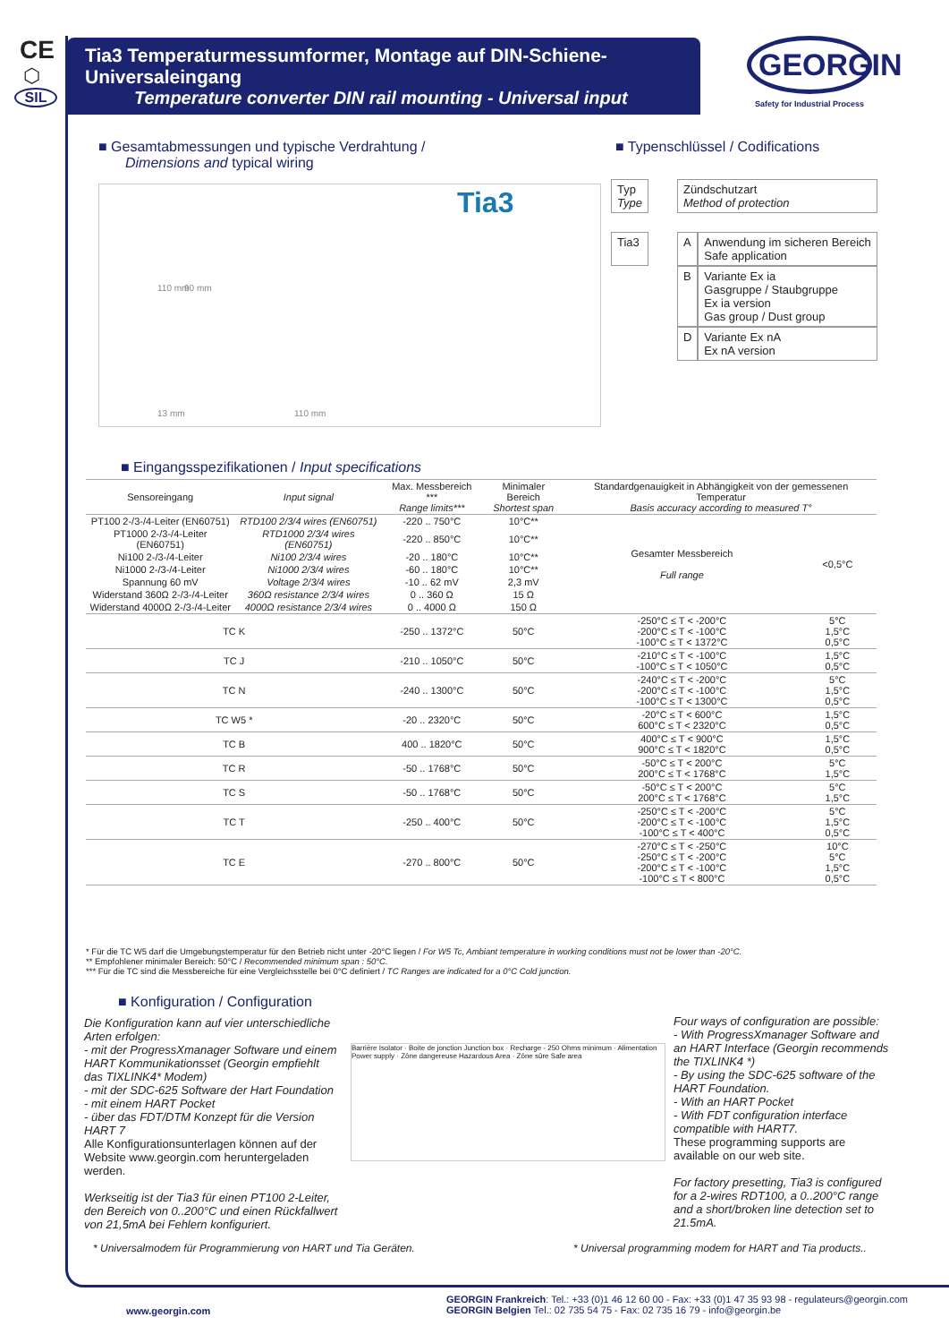CE
⬡
SIL
Tia3 Temperaturmessumformer, Montage auf DIN-Schiene- Universaleingang
Temperature converter DIN rail mounting - Universal input
GEORGIN
Safety for Industrial Process
■ Gesamtabmessungen und typische Verdrahtung /
Dimensions and typical wiring
■ Typenschlüssel / Codifications
13 mm 110 mm
110 mm 90 mm
Tia3
| Typ Type | | Zündschutzart Method of protection | |
| Tia3 | | A | Anwendung im sicheren Bereich Safe application |
| | | B | Variante Ex ia Gasgruppe / Staubgruppe Ex ia version Gas group / Dust group |
| | | D | Variante Ex nA Ex nA version |
■ Eingangsspezifikationen / Input specifications
| Sensoreingang | Input signal | Max. Messbereich *** Range limits*** | Minimaler Bereich Shortest span | Standardgenauigkeit in Abhängigkeit von der gemessenen Temperatur Basis accuracy according to measured T° | |
| --- | --- | --- | --- | --- | --- |
| PT100 2-/3-/4-Leiter (EN60751) | RTD100 2/3/4 wires (EN60751) | -220 .. 750°C | 10°C** | Gesamter Messbereich Full range | <0,5°C |
| PT1000 2-/3-/4-Leiter (EN60751) | RTD1000 2/3/4 wires (EN60751) | -220 .. 850°C | 10°C** | | |
| Ni100 2-/3-/4-Leiter | Ni100 2/3/4 wires | -20 .. 180°C | 10°C** | | |
| Ni1000 2-/3-/4-Leiter | Ni1000 2/3/4 wires | -60 .. 180°C | 10°C** | | |
| Spannung 60 mV | Voltage 2/3/4 wires | -10 .. 62 mV | 2,3 mV | | |
| Widerstand 360Ω 2-/3-/4-Leiter | 360Ω resistance 2/3/4 wires | 0 .. 360 Ω | 15 Ω | | |
| Widerstand 4000Ω 2-/3-/4-Leiter | 4000Ω resistance 2/3/4 wires | 0 .. 4000 Ω | 150 Ω | | |
| TC K | | -250 .. 1372°C | 50°C | -250°C ≤ T < -200°C -200°C ≤ T < -100°C -100°C ≤ T < 1372°C | 5°C 1,5°C 0,5°C |
| TC J | | -210 .. 1050°C | 50°C | -210°C ≤ T < -100°C -100°C ≤ T < 1050°C | 1,5°C 0,5°C |
| TC N | | -240 .. 1300°C | 50°C | -240°C ≤ T < -200°C -200°C ≤ T < -100°C -100°C ≤ T < 1300°C | 5°C 1,5°C 0,5°C |
| TC W5 * | | -20 .. 2320°C | 50°C | -20°C ≤ T < 600°C 600°C ≤ T < 2320°C | 1,5°C 0,5°C |
| TC B | | 400 .. 1820°C | 50°C | 400°C ≤ T < 900°C 900°C ≤ T < 1820°C | 1,5°C 0,5°C |
| TC R | | -50 .. 1768°C | 50°C | -50°C ≤ T < 200°C 200°C ≤ T < 1768°C | 5°C 1,5°C |
| TC S | | -50 .. 1768°C | 50°C | -50°C ≤ T < 200°C 200°C ≤ T < 1768°C | 5°C 1,5°C |
| TC T | | -250 .. 400°C | 50°C | -250°C ≤ T < -200°C -200°C ≤ T < -100°C -100°C ≤ T < 400°C | 5°C 1,5°C 0,5°C |
| TC E | | -270 .. 800°C | 50°C | -270°C ≤ T < -250°C -250°C ≤ T < -200°C -200°C ≤ T < -100°C -100°C ≤ T < 800°C | 10°C 5°C 1,5°C 0,5°C |
* Für die TC W5 darf die Umgebungstemperatur für den Betrieb nicht unter -20°C liegen / For W5 Tc, Ambiant temperature in working conditions must not be lower than -20°C.
** Empfohlener minimaler Bereich: 50°C / Recommended minimum span : 50°C.
*** Für die TC sind die Messbereiche für eine Vergleichsstelle bei 0°C definiert / TC Ranges are indicated for a 0°C Cold junction.
■ Konfiguration / Configuration
Die Konfiguration kann auf vier unterschiedliche Arten erfolgen:
- mit der ProgressXmanager Software und einem HART Kommunikationsset (Georgin empfiehlt das TIXLINK4* Modem)
- mit der SDC-625 Software der Hart Foundation
- mit einem HART Pocket
- über das FDT/DTM Konzept für die Version HART 7
Alle Konfigurationsunterlagen können auf der Website www.georgin.com heruntergeladen werden.
Werkseitig ist der Tia3 für einen PT100 2-Leiter, den Bereich von 0..200°C und einen Rückfallwert von 21,5mA bei Fehlern konfiguriert.
Barrière Isolator · Boite de jonction Junction box · Recharge - 250 Ohms minimum · Alimentation Power supply · Zône dangereuse Hazardous Area · Zône sûre Safe area
Four ways of configuration are possible:
- With ProgressXmanager Software and an HART Interface (Georgin recommends the TIXLINK4 *)
- By using the SDC-625 software of the HART Foundation.
- With an HART Pocket
- With FDT configuration interface compatible with HART7.
These programming supports are available on our web site.
For factory presetting, Tia3 is configured for a 2-wires RDT100, a 0..200°C range and a short/broken line detection set to 21.5mA.
* Universalmodem für Programmierung von HART und Tia Geräten.
* Universal programming modem for HART and Tia products..
www.georgin.com
GEORGIN Frankreich: Tel.: +33 (0)1 46 12 60 00 - Fax: +33 (0)1 47 35 93 98 - regulateurs@georgin.com
GEORGIN Belgien Tel.: 02 735 54 75 - Fax: 02 735 16 79 - info@georgin.be